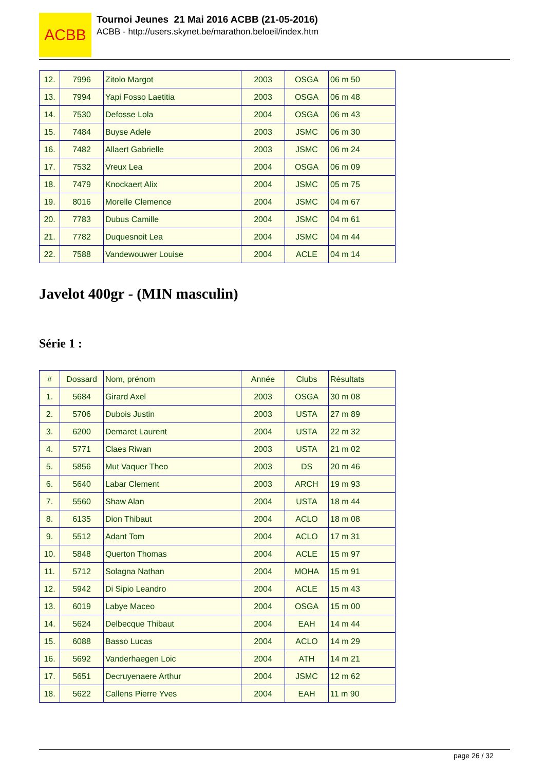ACBB
Tournoi Jeunes 21 Mai 2016 ACBB (21-05-2016)
ACBB - http://users.skynet.be/marathon.beloeil/index.htm
| 12. | 7996 | Zitolo Margot | 2003 | OSGA | 06 m 50 |
| 13. | 7994 | Yapi Fosso Laetitia | 2003 | OSGA | 06 m 48 |
| 14. | 7530 | Defosse Lola | 2004 | OSGA | 06 m 43 |
| 15. | 7484 | Buyse Adele | 2003 | JSMC | 06 m 30 |
| 16. | 7482 | Allaert Gabrielle | 2003 | JSMC | 06 m 24 |
| 17. | 7532 | Vreux Lea | 2004 | OSGA | 06 m 09 |
| 18. | 7479 | Knockaert Alix | 2004 | JSMC | 05 m 75 |
| 19. | 8016 | Morelle Clemence | 2004 | JSMC | 04 m 67 |
| 20. | 7783 | Dubus Camille | 2004 | JSMC | 04 m 61 |
| 21. | 7782 | Duquesnoit Lea | 2004 | JSMC | 04 m 44 |
| 22. | 7588 | Vandewouwer Louise | 2004 | ACLE | 04 m 14 |
Javelot 400gr - (MIN masculin)
Série 1 :
| # | Dossard | Nom, prénom | Année | Clubs | Résultats |
| --- | --- | --- | --- | --- | --- |
| 1. | 5684 | Girard Axel | 2003 | OSGA | 30 m 08 |
| 2. | 5706 | Dubois Justin | 2003 | USTA | 27 m 89 |
| 3. | 6200 | Demaret Laurent | 2004 | USTA | 22 m 32 |
| 4. | 5771 | Claes Riwan | 2003 | USTA | 21 m 02 |
| 5. | 5856 | Mut Vaquer Theo | 2003 | DS | 20 m 46 |
| 6. | 5640 | Labar Clement | 2003 | ARCH | 19 m 93 |
| 7. | 5560 | Shaw Alan | 2004 | USTA | 18 m 44 |
| 8. | 6135 | Dion Thibaut | 2004 | ACLO | 18 m 08 |
| 9. | 5512 | Adant Tom | 2004 | ACLO | 17 m 31 |
| 10. | 5848 | Querton Thomas | 2004 | ACLE | 15 m 97 |
| 11. | 5712 | Solagna Nathan | 2004 | MOHA | 15 m 91 |
| 12. | 5942 | Di Sipio Leandro | 2004 | ACLE | 15 m 43 |
| 13. | 6019 | Labye Maceo | 2004 | OSGA | 15 m 00 |
| 14. | 5624 | Delbecque Thibaut | 2004 | EAH | 14 m 44 |
| 15. | 6088 | Basso Lucas | 2004 | ACLO | 14 m 29 |
| 16. | 5692 | Vanderhaegen Loic | 2004 | ATH | 14 m 21 |
| 17. | 5651 | Decruyenaere Arthur | 2004 | JSMC | 12 m 62 |
| 18. | 5622 | Callens Pierre Yves | 2004 | EAH | 11 m 90 |
page 26 / 32